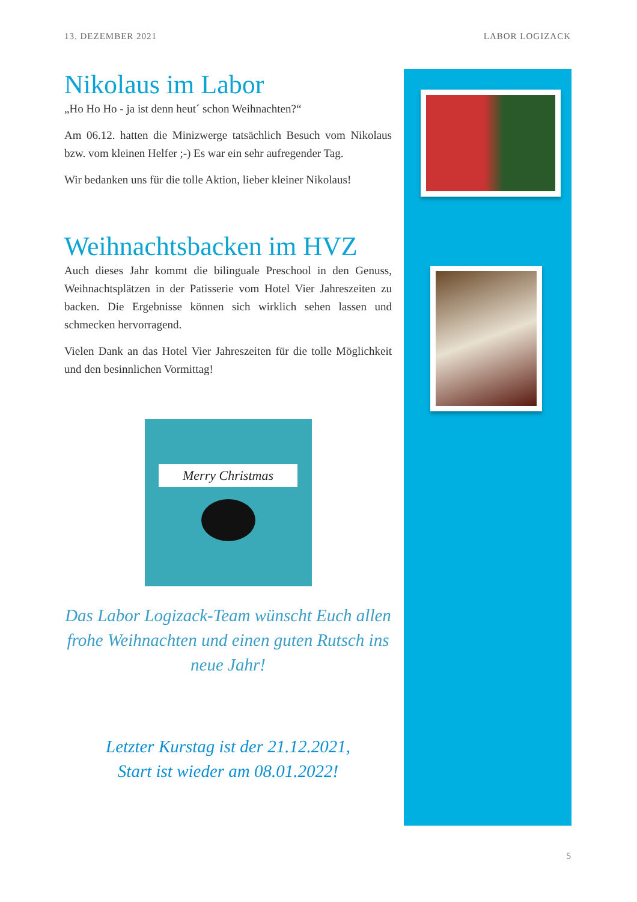13. DEZEMBER 2021 LABOR LOGIZACK
Nikolaus im Labor
„Ho Ho Ho - ja ist denn heut´ schon Weihnachten?“
Am 06.12. hatten die Minizwerge tatsächlich Besuch vom Nikolaus bzw. vom kleinen Helfer ;-) Es war ein sehr aufregender Tag.
Wir bedanken uns für die tolle Aktion, lieber kleiner Nikolaus!
Weihnachtsbacken im HVZ
Auch dieses Jahr kommt die bilinguale Preschool in den Genuss, Weihnachtsplätzen in der Patisserie vom Hotel Vier Jahreszeiten zu backen. Die Ergebnisse können sich wirklich sehen lassen und schmecken hervorragend.
Vielen Dank an das Hotel Vier Jahreszeiten für die tolle Möglichkeit und den besinnlichen Vormittag!
Merry Christmas
Das Labor Logizack-Team wünscht Euch allen frohe Weihnachten und einen guten Rutsch ins neue Jahr!
Letzter Kurstag ist der 21.12.2021,
Start ist wieder am 08.01.2022!
5